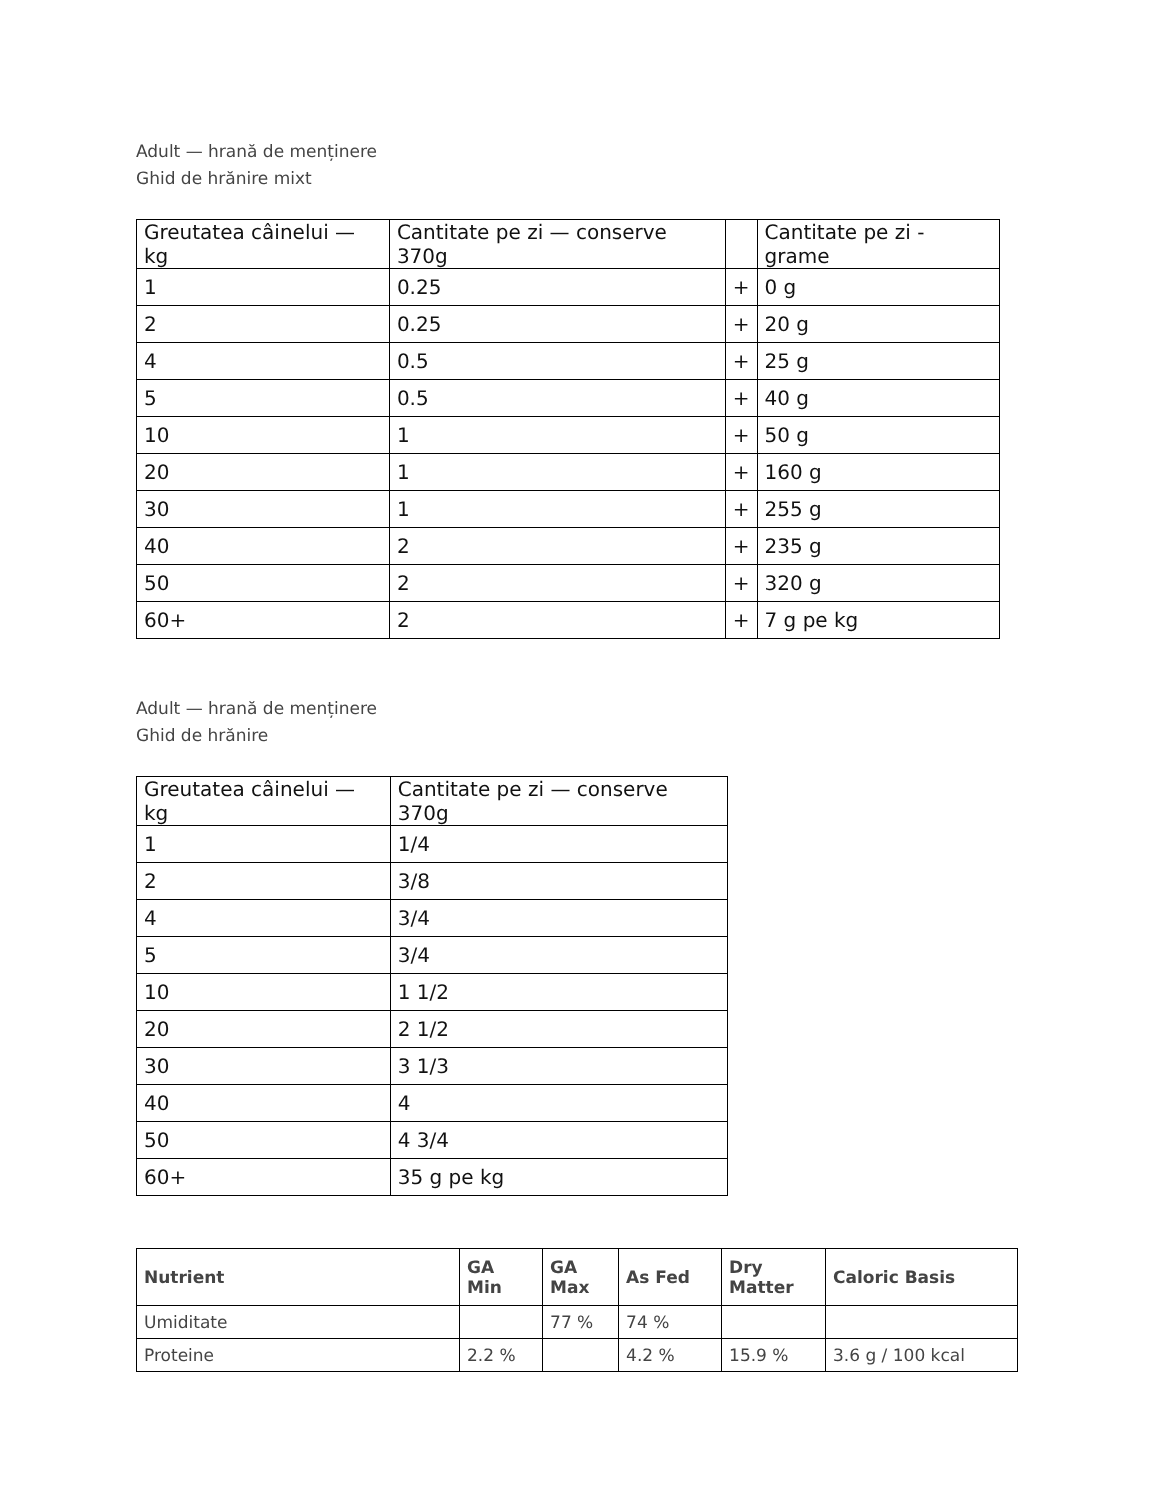Adult — hrană de menținere
Ghid de hrănire mixt
| Greutatea câinelui — kg | Cantitate pe zi — conserve 370g | | Cantitate pe zi - grame |
| --- | --- | --- | --- |
| 1 | 0.25 | + | 0 g |
| 2 | 0.25 | + | 20 g |
| 4 | 0.5 | + | 25 g |
| 5 | 0.5 | + | 40 g |
| 10 | 1 | + | 50 g |
| 20 | 1 | + | 160 g |
| 30 | 1 | + | 255 g |
| 40 | 2 | + | 235 g |
| 50 | 2 | + | 320 g |
| 60+ | 2 | + | 7 g pe kg |
Adult — hrană de menținere
Ghid de hrănire
| Greutatea câinelui — kg | Cantitate pe zi — conserve 370g |
| --- | --- |
| 1 | 1/4 |
| 2 | 3/8 |
| 4 | 3/4 |
| 5 | 3/4 |
| 10 | 1 1/2 |
| 20 | 2 1/2 |
| 30 | 3 1/3 |
| 40 | 4 |
| 50 | 4 3/4 |
| 60+ | 35 g pe kg |
| Nutrient | GA Min | GA Max | As Fed | Dry Matter | Caloric Basis |
| --- | --- | --- | --- | --- | --- |
| Umiditate | | 77 % | 74 % | | |
| Proteine | 2.2 % | | 4.2 % | 15.9 % | 3.6 g / 100 kcal |